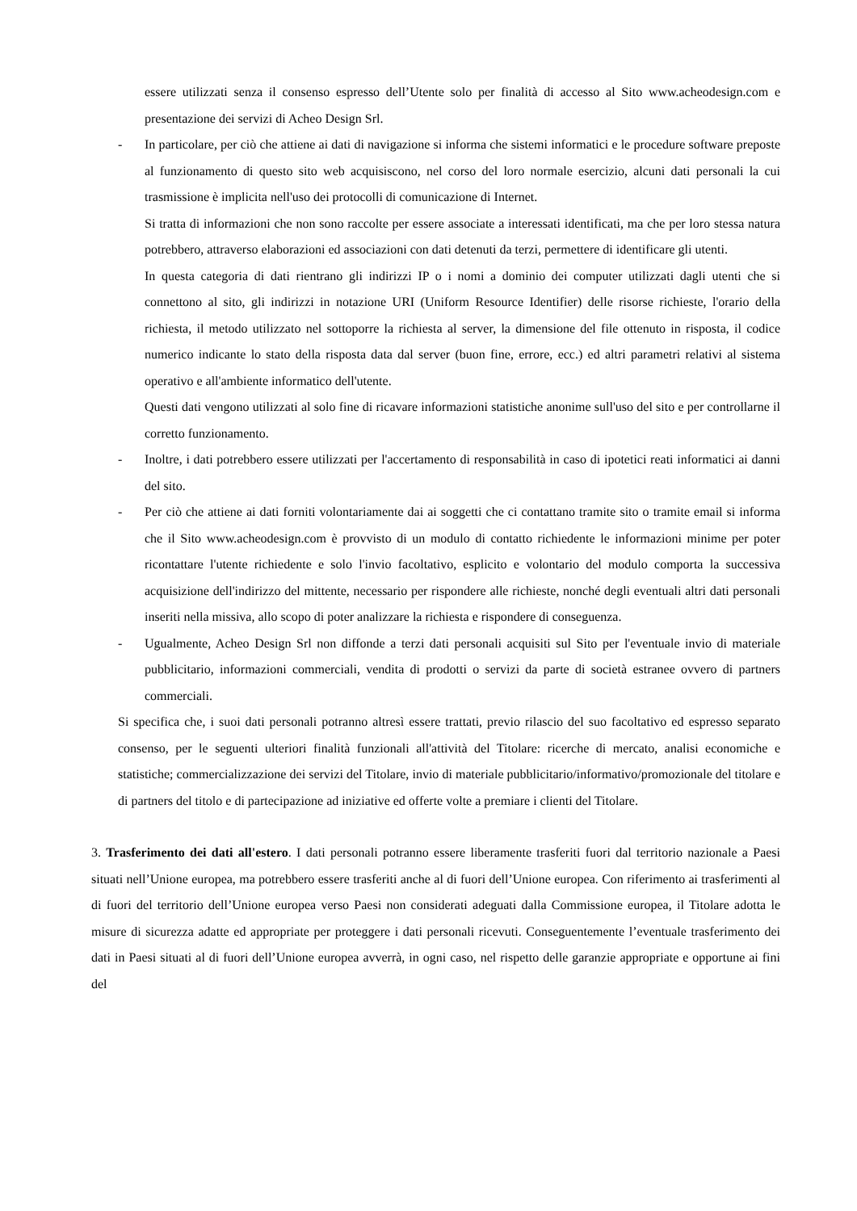essere utilizzati senza il consenso espresso dell’Utente solo per finalità di accesso al Sito www.acheodesign.com e presentazione dei servizi di Acheo Design Srl.
- In particolare, per ciò che attiene ai dati di navigazione si informa che sistemi informatici e le procedure software preposte al funzionamento di questo sito web acquisiscono, nel corso del loro normale esercizio, alcuni dati personali la cui trasmissione è implicita nell'uso dei protocolli di comunicazione di Internet.
Si tratta di informazioni che non sono raccolte per essere associate a interessati identificati, ma che per loro stessa natura potrebbero, attraverso elaborazioni ed associazioni con dati detenuti da terzi, permettere di identificare gli utenti.
In questa categoria di dati rientrano gli indirizzi IP o i nomi a dominio dei computer utilizzati dagli utenti che si connettono al sito, gli indirizzi in notazione URI (Uniform Resource Identifier) delle risorse richieste, l'orario della richiesta, il metodo utilizzato nel sottoporre la richiesta al server, la dimensione del file ottenuto in risposta, il codice numerico indicante lo stato della risposta data dal server (buon fine, errore, ecc.) ed altri parametri relativi al sistema operativo e all'ambiente informatico dell'utente.
Questi dati vengono utilizzati al solo fine di ricavare informazioni statistiche anonime sull'uso del sito e per controllarne il corretto funzionamento.
- Inoltre, i dati potrebbero essere utilizzati per l'accertamento di responsabilità in caso di ipotetici reati informatici ai danni del sito.
- Per ciò che attiene ai dati forniti volontariamente dai ai soggetti che ci contattano tramite sito o tramite email si informa che il Sito www.acheodesign.com è provvisto di un modulo di contatto richiedente le informazioni minime per poter ricontattare l'utente richiedente e solo l'invio facoltativo, esplicito e volontario del modulo comporta la successiva acquisizione dell'indirizzo del mittente, necessario per rispondere alle richieste, nonché degli eventuali altri dati personali inseriti nella missiva, allo scopo di poter analizzare la richiesta e rispondere di conseguenza.
- Ugualmente, Acheo Design Srl non diffonde a terzi dati personali acquisiti sul Sito per l'eventuale invio di materiale pubblicitario, informazioni commerciali, vendita di prodotti o servizi da parte di società estranee ovvero di partners commerciali.
Si specifica che, i suoi dati personali potranno altresì essere trattati, previo rilascio del suo facoltativo ed espresso separato consenso, per le seguenti ulteriori finalità funzionali all'attività del Titolare: ricerche di mercato, analisi economiche e statistiche; commercializzazione dei servizi del Titolare, invio di materiale pubblicitario/informativo/promozionale del titolare e di partners del titolo e di partecipazione ad iniziative ed offerte volte a premiare i clienti del Titolare.
3. Trasferimento dei dati all'estero. I dati personali potranno essere liberamente trasferiti fuori dal territorio nazionale a Paesi situati nell’Unione europea, ma potrebbero essere trasferiti anche al di fuori dell’Unione europea. Con riferimento ai trasferimenti al di fuori del territorio dell’Unione europea verso Paesi non considerati adeguati dalla Commissione europea, il Titolare adotta le misure di sicurezza adatte ed appropriate per proteggere i dati personali ricevuti. Conseguentemente l’eventuale trasferimento dei dati in Paesi situati al di fuori dell’Unione europea avverrà, in ogni caso, nel rispetto delle garanzie appropriate e opportune ai fini del